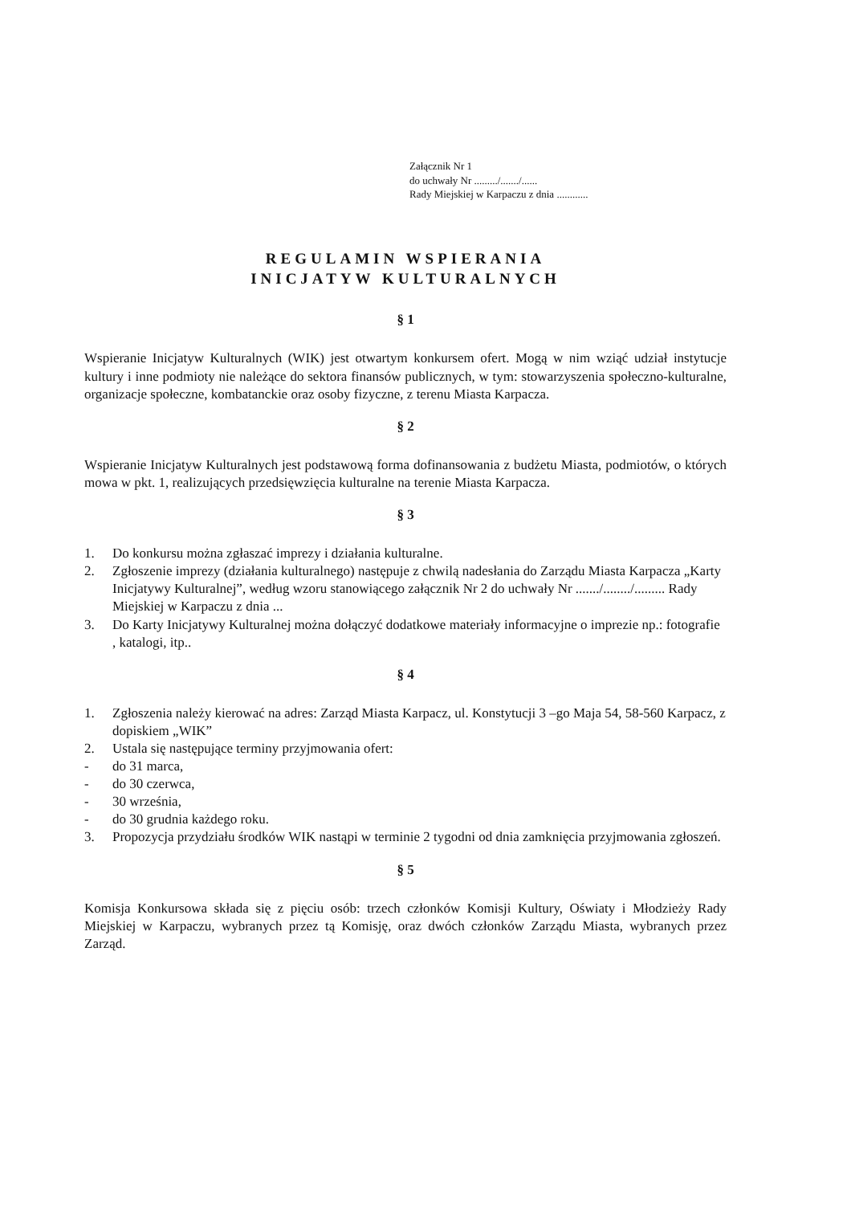Załącznik Nr 1
do uchwały Nr ........./......./......
Rady Miejskiej w Karpaczu z dnia ............
REGULAMIN WSPIERANIA
INICJATYW KULTURALNYCH
§ 1
Wspieranie Inicjatyw Kulturalnych (WIK) jest otwartym konkursem ofert. Mogą w nim wziąć udział instytucje kultury i inne podmioty nie należące do sektora finansów publicznych, w tym: stowarzyszenia społeczno-kulturalne, organizacje społeczne, kombatanckie oraz osoby fizyczne, z terenu Miasta Karpacza.
§ 2
Wspieranie Inicjatyw Kulturalnych jest podstawową forma dofinansowania z budżetu Miasta, podmiotów, o których mowa w pkt. 1, realizujących przedsięwzięcia kulturalne na terenie Miasta Karpacza.
§ 3
1. Do konkursu można zgłaszać imprezy i działania kulturalne.
2. Zgłoszenie imprezy (działania kulturalnego) następuje z chwilą nadesłania do Zarządu Miasta Karpacza „Karty Inicjatywy Kulturalnej”, według wzoru stanowiącego załącznik Nr 2 do uchwały Nr ......./......../......... Rady Miejskiej w Karpaczu z dnia ...
3. Do Karty Inicjatywy Kulturalnej można dołączyć dodatkowe materiały informacyjne o imprezie np.: fotografie , katalogi, itp..
§ 4
1. Zgłoszenia należy kierować na adres: Zarząd Miasta Karpacz, ul. Konstytucji 3 –go Maja 54, 58-560 Karpacz, z dopiskiem „WIK”
2. Ustala się następujące terminy przyjmowania ofert:
- do 31 marca,
- do 30 czerwca,
- 30 września,
- do 30 grudnia każdego roku.
3. Propozycja przydziału środków WIK nastąpi w terminie 2 tygodni od dnia zamknięcia przyjmowania zgłoszeń.
§ 5
Komisja Konkursowa składa się z pięciu osób: trzech członków Komisji Kultury, Oświaty i Młodzieży Rady Miejskiej w Karpaczu, wybranych przez tą Komisję, oraz dwóch członków Zarządu Miasta, wybranych przez Zarząd.